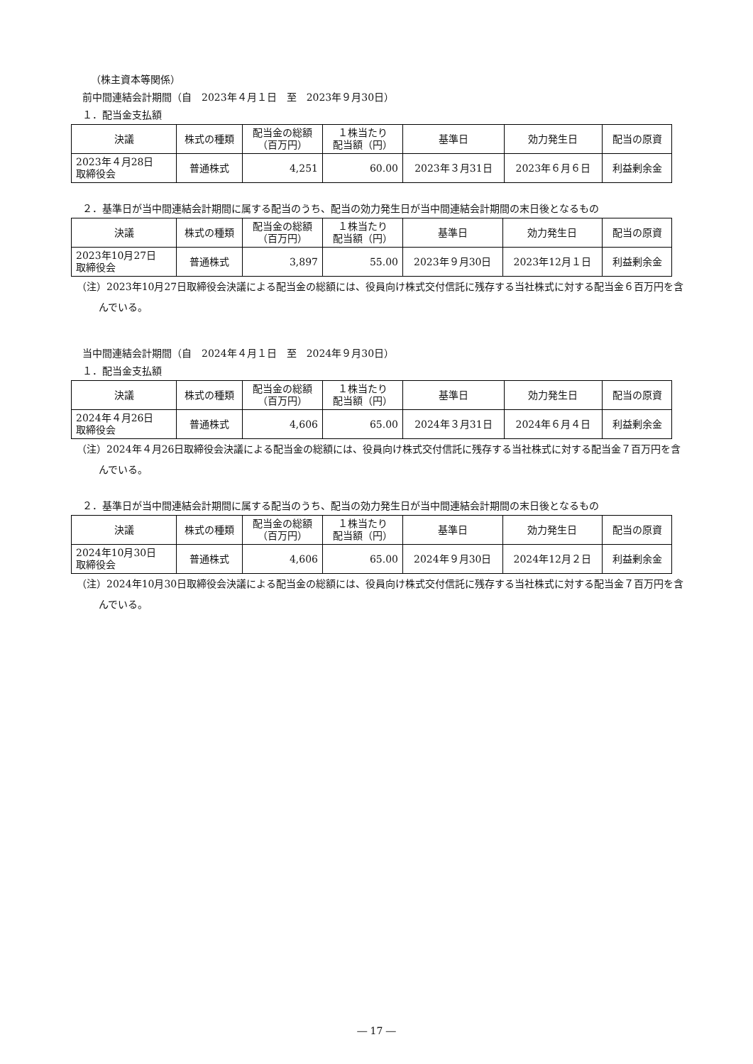（株主資本等関係）
前中間連結会計期間（自　2023年４月１日　至　2023年９月30日）
１．配当金支払額
| 決議 | 株式の種類 | 配当金の総額 （百万円） | １株当たり 配当額（円） | 基準日 | 効力発生日 | 配当の原資 |
| --- | --- | --- | --- | --- | --- | --- |
| 2023年４月28日 取締役会 | 普通株式 | 4,251 | 60.00 | 2023年３月31日 | 2023年６月６日 | 利益剰余金 |
２．基準日が当中間連結会計期間に属する配当のうち、配当の効力発生日が当中間連結会計期間の末日後となるもの
| 決議 | 株式の種類 | 配当金の総額 （百万円） | １株当たり 配当額（円） | 基準日 | 効力発生日 | 配当の原資 |
| --- | --- | --- | --- | --- | --- | --- |
| 2023年10月27日 取締役会 | 普通株式 | 3,897 | 55.00 | 2023年９月30日 | 2023年12月１日 | 利益剰余金 |
（注）2023年10月27日取締役会決議による配当金の総額には、役員向け株式交付信託に残存する当社株式に対する配当金６百万円を含んでいる。
当中間連結会計期間（自　2024年４月１日　至　2024年９月30日）
１．配当金支払額
| 決議 | 株式の種類 | 配当金の総額 （百万円） | １株当たり 配当額（円） | 基準日 | 効力発生日 | 配当の原資 |
| --- | --- | --- | --- | --- | --- | --- |
| 2024年４月26日 取締役会 | 普通株式 | 4,606 | 65.00 | 2024年３月31日 | 2024年６月４日 | 利益剰余金 |
（注）2024年４月26日取締役会決議による配当金の総額には、役員向け株式交付信託に残存する当社株式に対する配当金７百万円を含んでいる。
２．基準日が当中間連結会計期間に属する配当のうち、配当の効力発生日が当中間連結会計期間の末日後となるもの
| 決議 | 株式の種類 | 配当金の総額 （百万円） | １株当たり 配当額（円） | 基準日 | 効力発生日 | 配当の原資 |
| --- | --- | --- | --- | --- | --- | --- |
| 2024年10月30日 取締役会 | 普通株式 | 4,606 | 65.00 | 2024年９月30日 | 2024年12月２日 | 利益剰余金 |
（注）2024年10月30日取締役会決議による配当金の総額には、役員向け株式交付信託に残存する当社株式に対する配当金７百万円を含んでいる。
― 17 ―